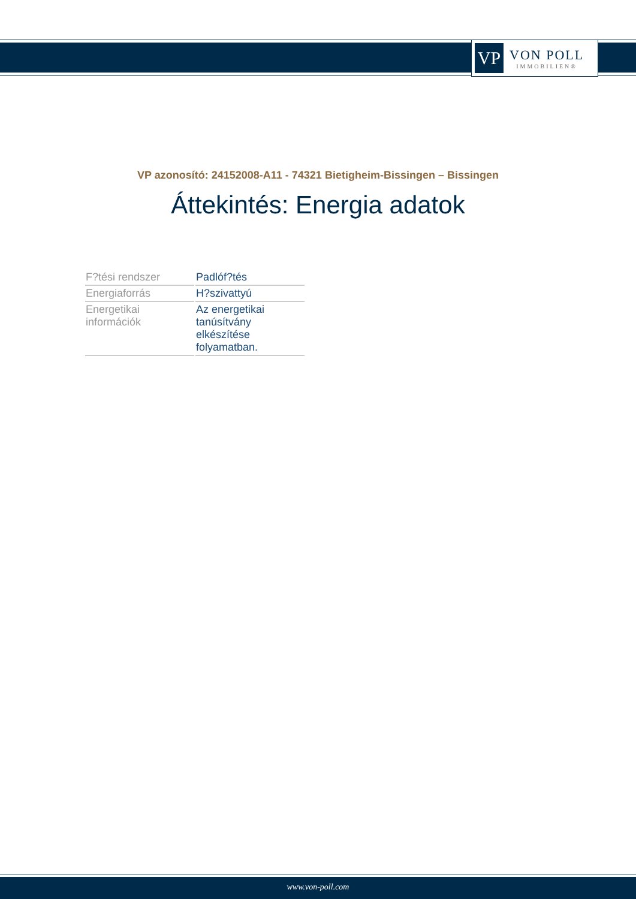VP
VON POLL
IMMOBILIEN®
VP azonosító: 24152008-A11 - 74321 Bietigheim-Bissingen – Bissingen
Áttekintés: Energia adatok
| F?tési rendszer | Padlóf?tés |
| Energiaforrás | H?szivattyú |
| Energetikai információk | Az energetikai tanúsítvány elkészítése folyamatban. |
www.von-poll.com